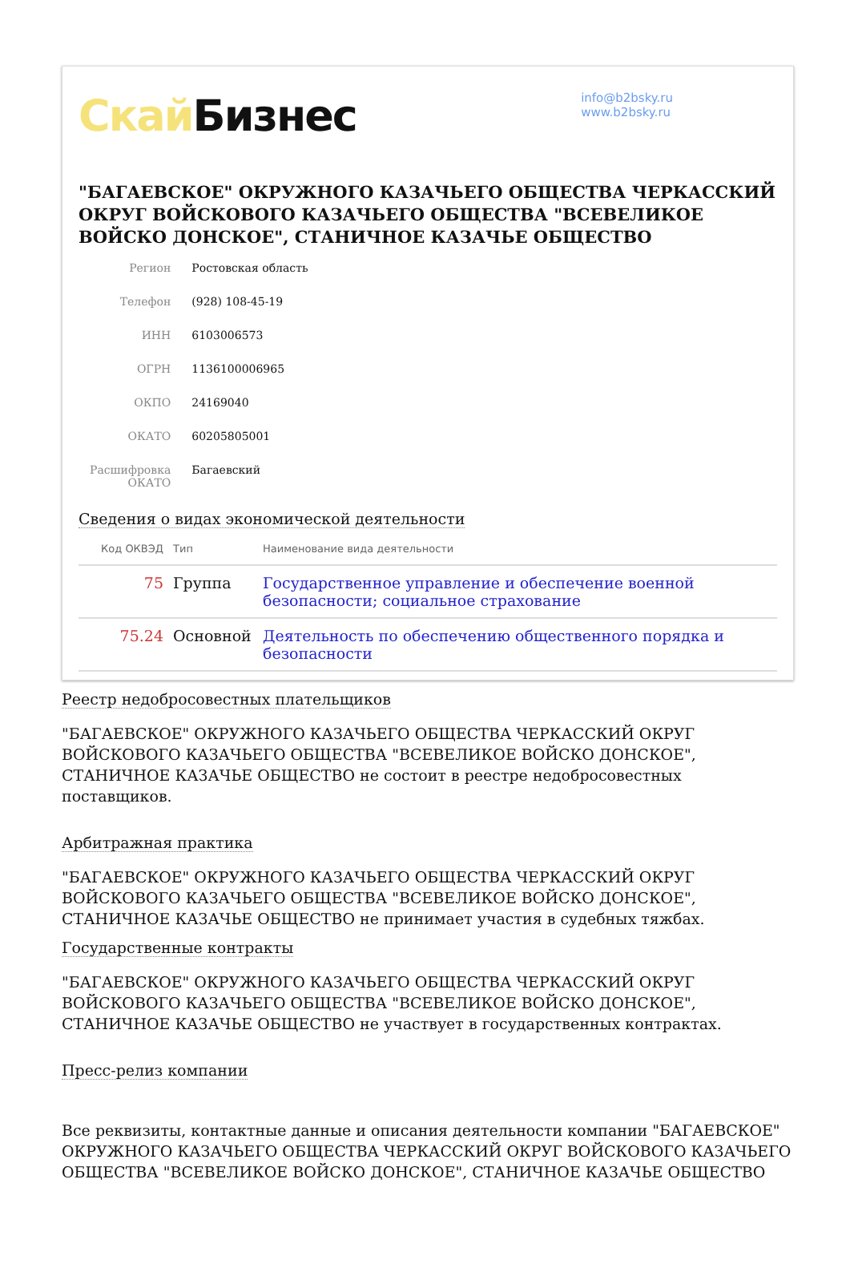Скай Бизнес
info@b2bsky.ru
www.b2bsky.ru
"БАГАЕВСКОЕ" ОКРУЖНОГО КАЗАЧЬЕГО ОБЩЕСТВА ЧЕРКАССКИЙ ОКРУГ ВОЙСКОВОГО КАЗАЧЬЕГО ОБЩЕСТВА "ВСЕВЕЛИКОЕ ВОЙСКО ДОНСКОЕ", СТАНИЧНОЕ КАЗАЧЬЕ ОБЩЕСТВО
| Регион | Ростовская область |
| Телефон | (928) 108-45-19 |
| ИНН | 6103006573 |
| ОГРН | 1136100006965 |
| ОКПО | 24169040 |
| ОКАТО | 60205805001 |
| Расшифровка ОКАТО | Багаевский |
Сведения о видах экономической деятельности
| Код ОКВЭД | Тип | Наименование вида деятельности |
| --- | --- | --- |
| 75 | Группа | Государственное управление и обеспечение военной безопасности; социальное страхование |
| 75.24 | Основной | Деятельность по обеспечению общественного порядка и безопасности |
Реестр недобросовестных плательщиков
"БАГАЕВСКОЕ" ОКРУЖНОГО КАЗАЧЬЕГО ОБЩЕСТВА ЧЕРКАССКИЙ ОКРУГ ВОЙСКОВОГО КАЗАЧЬЕГО ОБЩЕСТВА "ВСЕВЕЛИКОЕ ВОЙСКО ДОНСКОЕ", СТАНИЧНОЕ КАЗАЧЬЕ ОБЩЕСТВО не состоит в реестре недобросовестных поставщиков.
Арбитражная практика
"БАГАЕВСКОЕ" ОКРУЖНОГО КАЗАЧЬЕГО ОБЩЕСТВА ЧЕРКАССКИЙ ОКРУГ ВОЙСКОВОГО КАЗАЧЬЕГО ОБЩЕСТВА "ВСЕВЕЛИКОЕ ВОЙСКО ДОНСКОЕ", СТАНИЧНОЕ КАЗАЧЬЕ ОБЩЕСТВО не принимает участия в судебных тяжбах.
Государственные контракты
"БАГАЕВСКОЕ" ОКРУЖНОГО КАЗАЧЬЕГО ОБЩЕСТВА ЧЕРКАССКИЙ ОКРУГ ВОЙСКОВОГО КАЗАЧЬЕГО ОБЩЕСТВА "ВСЕВЕЛИКОЕ ВОЙСКО ДОНСКОЕ", СТАНИЧНОЕ КАЗАЧЬЕ ОБЩЕСТВО не участвует в государственных контрактах.
Пресс-релиз компании
Все реквизиты, контактные данные и описания деятельности компании "БАГАЕВСКОЕ" ОКРУЖНОГО КАЗАЧЬЕГО ОБЩЕСТВА ЧЕРКАССКИЙ ОКРУГ ВОЙСКОВОГО КАЗАЧЬЕГО ОБЩЕСТВА "ВСЕВЕЛИКОЕ ВОЙСКО ДОНСКОЕ", СТАНИЧНОЕ КАЗАЧЬЕ ОБЩЕСТВО